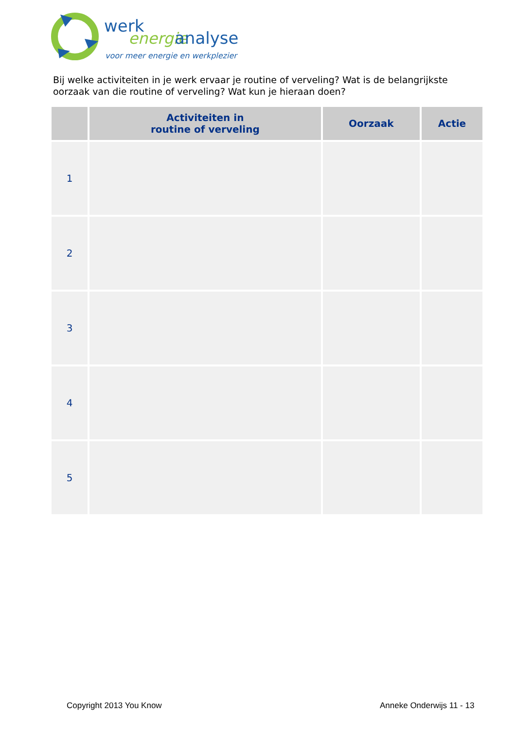werk
energie
analyse
voor meer energie en werkplezier
Bij welke activiteiten in je werk ervaar je routine of verveling? Wat is de belangrijkste oorzaak van die routine of verveling? Wat kun je hieraan doen?
| | Activiteiten in routine of verveling | Oorzaak | Actie |
| --- | --- | --- | --- |
| 1 | | | |
| 2 | | | |
| 3 | | | |
| 4 | | | |
| 5 | | | |
Copyright 2013 You Know Anneke Onderwijs 11 - 13